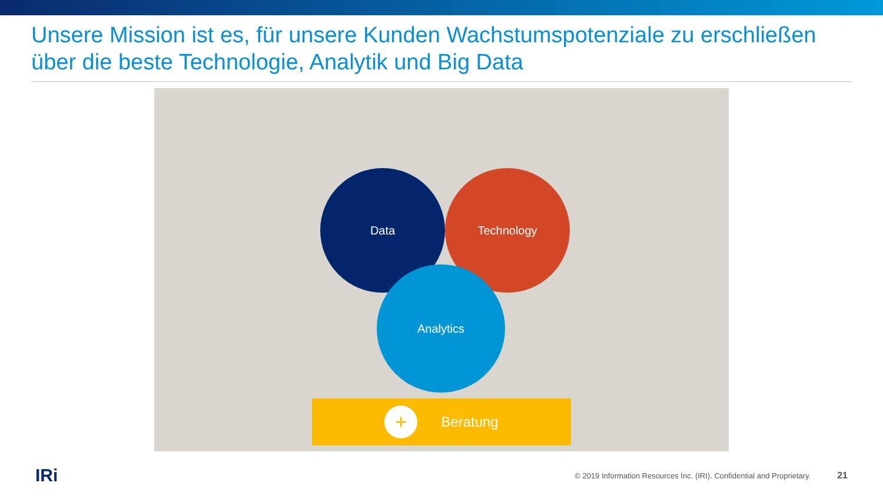Unsere Mission ist es, für unsere Kunden Wachstumspotenziale zu erschließen über die beste Technologie, Analytik und Big Data
Data Technology
Analytics
+ Beratung
IRi
© 2019 Information Resources Inc. (IRI). Confidential and Proprietary.
21